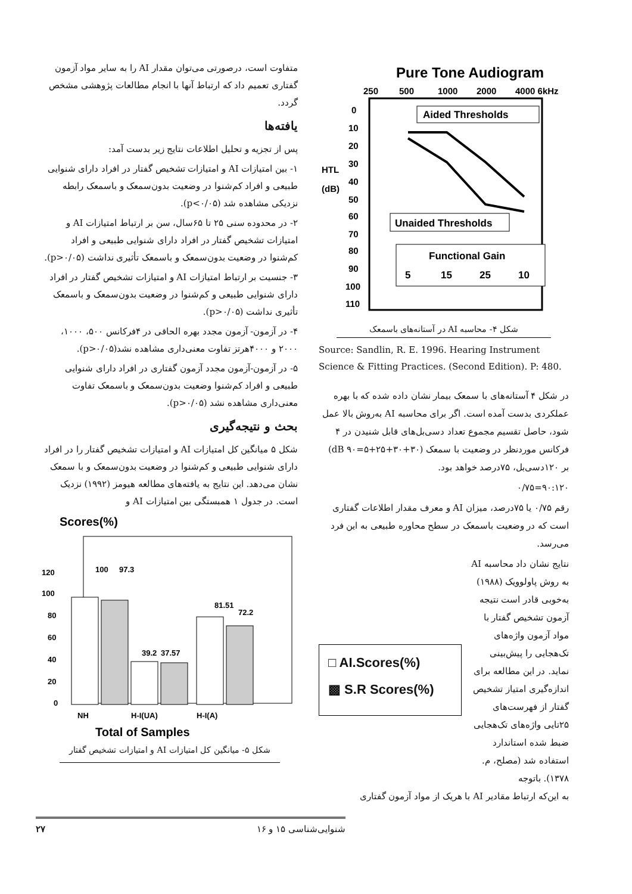متفاوت است، درصورتی می‌توان مقدار AI را به سایر مواد آزمون گفتاری تعمیم داد که ارتباط آنها با انجام مطالعات پژوهشی مشخص گردد.
یافته‌ها
پس از تجزیه و تحلیل اطلاعات نتایج زیر بدست آمد:
۱- بین امتیازات AI و امتیازات تشخیص گفتار در افراد دارای شنوایی طبیعی و افراد کم‌شنوا در وضعیت بدون‌سمعک و باسمعک رابطه نزدیکی مشاهده شد (p<۰/۰۵).
۲- در محدوده سنی ۲۵ تا ۶۵سال، سن بر ارتباط امتیازات AI و امتیازات تشخیص گفتار در افراد دارای شنوایی طبیعی و افراد کم‌شنوا در وضعیت بدون‌سمعک و باسمعک تأثیری نداشت (p>۰/۰۵).
۳- جنسیت بر ارتباط امتیازات AI و امتیازات تشخیص گفتار در افراد دارای شنوایی طبیعی و کم‌شنوا در وضعیت بدون‌سمعک و باسمعک تأثیری نداشت (p>۰/۰۵).
۴- در آزمون- آزمون مجدد بهره الحاقی در ۴فرکانس ۵۰۰، ۱۰۰۰، ۲۰۰۰ و ۴۰۰۰هرتز تفاوت معنی‌داری مشاهده نشد(p>۰/۰۵).
۵- در آزمون-آزمون مجدد آزمون گفتاری در افراد دارای شنوایی طبیعی و افراد کم‌شنوا وضعیت بدون‌سمعک و باسمعک تفاوت معنی‌داری مشاهده نشد (p>۰/۰۵).
بحث و نتیجه‌گیری
شکل ۵ میانگین کل امتیازات AI و امتیازات تشخیص گفتار را در افراد دارای شنوایی طبیعی و کم‌شنوا در وضعیت بدون‌سمعک و با سمعک نشان می‌دهد. این نتایج به یافته‌های مطالعه هیومز (۱۹۹۲) نزدیک است. در جدول ۱ همبستگی بین امتیازات AI و
Scores(%)
120
100
80
60
40
20
0
100
97.3
39.2
37.57
81.51
72.2
NH
H-I(UA)
H-I(A)
Total of Samples
شکل ۵- میانگین کل امتیازات AI و امتیازات تشخیص گفتار
Pure Tone Audiogram
250
500
1000
2000
4000 6kHz
0
10
20
30
40
50
60
70
80
90
100
110
HTL
(dB)
Aided Thresholds
Unaided Thresholds
Functional Gain
5
15
25
10
شکل ۴- محاسبه AI در آستانه‌های باسمعک
Source: Sandlin, R. E. 1996. Hearing Instrument Science & Fitting Practices. (Second Edition). P: 480.
در شکل ۴ آستانه‌های با سمعک بیمار نشان داده شده که با بهره عملکردی بدست آمده است. اگر برای محاسبه AI به‌روش بالا عمل شود، حاصل تقسیم مجموع تعداد دسی‌بل‌های قابل شنیدن در ۴ فرکانس موردنظر در وضعیت با سمعک (۳۰+۳۰+۲۵+۵=۹۰ dB) بر ۱۲۰دسی‌بل، ۷۵درصد خواهد بود.
۹۰:۱۲۰=۰/۷۵
رقم ۰/۷۵ یا ۷۵درصد، میزان AI و معرف مقدار اطلاعات گفتاری است که در وضعیت باسمعک در سطح محاوره طبیعی به این فرد می‌رسد.
□ AI.Scores(%)
▩ S.R Scores(%)
نتایج نشان داد محاسبه AI به روش پاولوویک (۱۹۸۸) به‌خوبی قادر است نتیجه آزمون تشخیص گفتار با مواد آزمون واژه‌های تک‌هجایی را پیش‌بینی نماید. در این مطالعه برای اندازه‌گیری امتیاز تشخیص گفتار از فهرست‌های ۲۵تایی واژه‌های تک‌هجایی ضبط شده استاندارد استفاده شد (مصلح، م. ۱۳۷۸). باتوجه
به این‌که ارتباط مقادیر AI با هریک از مواد آزمون گفتاری
۲۷ شنوایی‌شناسی ۱۵ و ۱۶